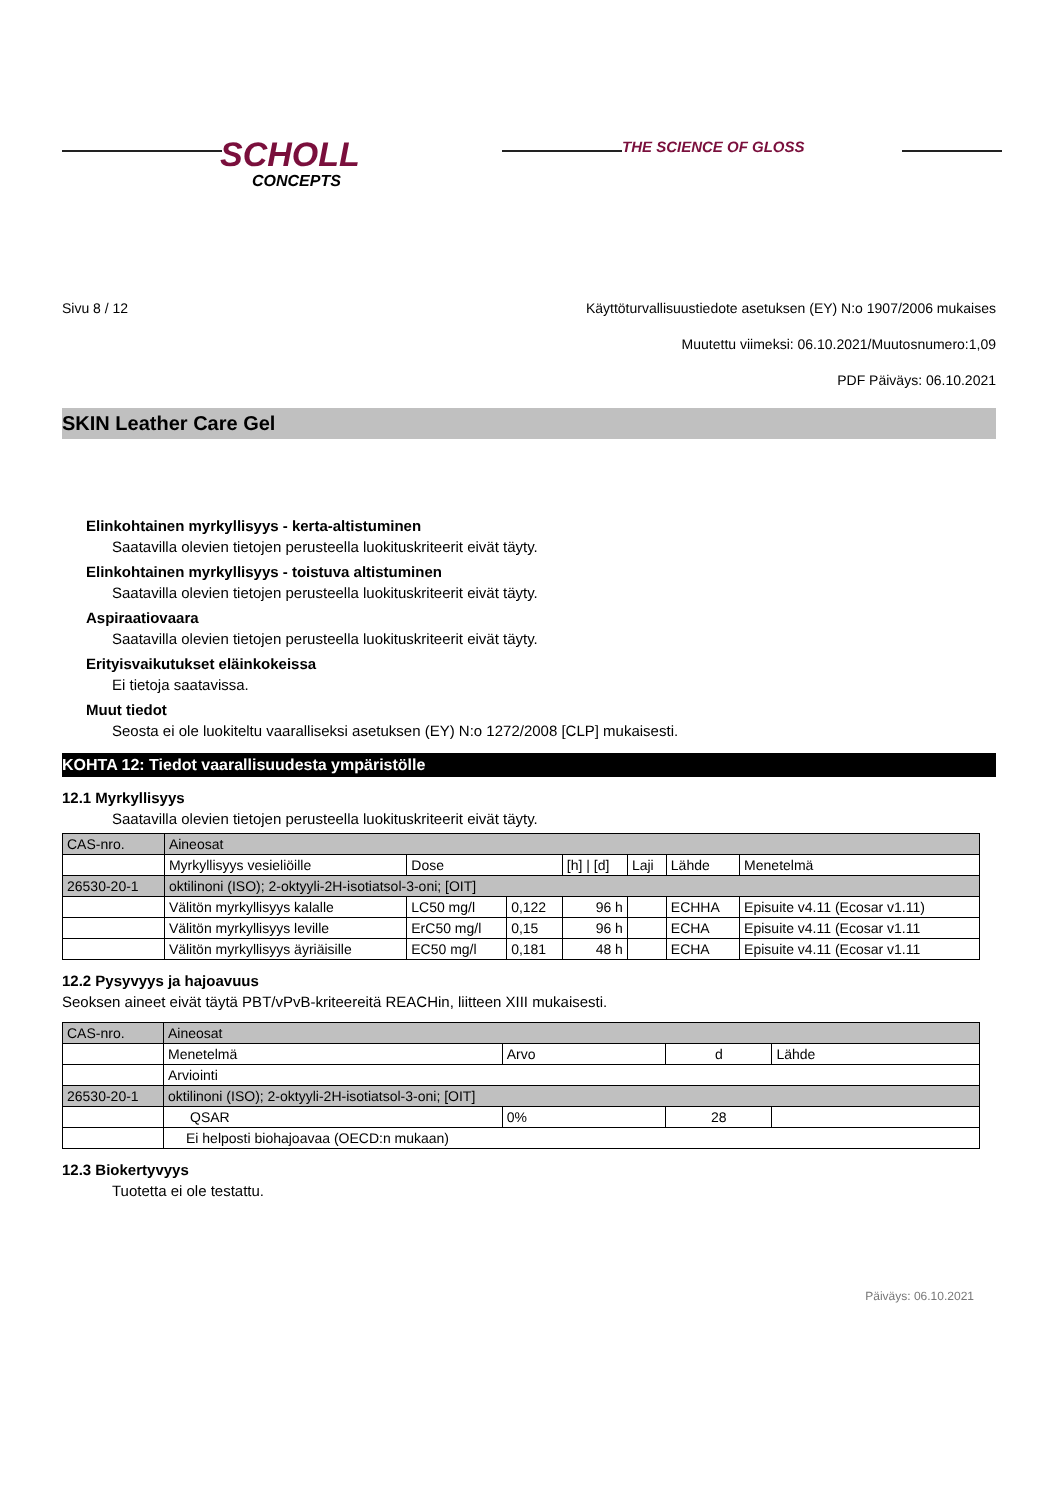SCHOLL
CONCEPTS
THE SCIENCE OF GLOSS
Sivu 8 / 12 Käyttöturvallisuustiedote asetuksen (EY) N:o 1907/2006 mukaises
Muutettu viimeksi: 06.10.2021/Muutosnumero:1,09
PDF Päiväys: 06.10.2021
SKIN Leather Care Gel
Elinkohtainen myrkyllisyys - kerta-altistuminen
Saatavilla olevien tietojen perusteella luokituskriteerit eivät täyty.
Elinkohtainen myrkyllisyys - toistuva altistuminen
Saatavilla olevien tietojen perusteella luokituskriteerit eivät täyty.
Aspiraatiovaara
Saatavilla olevien tietojen perusteella luokituskriteerit eivät täyty.
Erityisvaikutukset eläinkokeissa
Ei tietoja saatavissa.
Muut tiedot
Seosta ei ole luokiteltu vaaralliseksi asetuksen (EY) N:o 1272/2008 [CLP] mukaisesti.
KOHTA 12: Tiedot vaarallisuudesta ympäristölle
12.1 Myrkyllisyys
Saatavilla olevien tietojen perusteella luokituskriteerit eivät täyty.
| CAS-nro. | Aineosat | | | | | | |
| | Myrkyllisyys vesieliöille | Dose | | [h] / [d] | Laji | Lähde | Menetelmä |
| 26530-20-1 | oktilinoni (ISO); 2-oktyyli-2H-isotiatsol-3-oni; [OIT] | | | | | | |
| | Välitön myrkyllisyys kalalle | LC50 mg/l | 0,122 | 96 h | | ECHHA | Episuite v4.11 (Ecosar v1.11) |
| | Välitön myrkyllisyys leville | ErC50 mg/l | 0,15 | 96 h | | ECHA | Episuite v4.11 (Ecosar v1.11 |
| | Välitön myrkyllisyys äyriäisille | EC50 mg/l | 0,181 | 48 h | | ECHA | Episuite v4.11 (Ecosar v1.11 |
12.2 Pysyvyys ja hajoavuus
Seoksen aineet eivät täytä PBT/vPvB-kriteereitä REACHin, liitteen XIII mukaisesti.
| CAS-nro. | Aineosat | | | |
| | Menetelmä | Arvo | d | Lähde |
| | Arviointi | | | |
| 26530-20-1 | oktilinoni (ISO); 2-oktyyli-2H-isotiatsol-3-oni; [OIT] | | | |
| | QSAR | 0% | 28 | |
| | Ei helposti biohajoavaa (OECD:n mukaan) | | | |
12.3 Biokertyvyys
Tuotetta ei ole testattu.
Päiväys: 06.10.2021